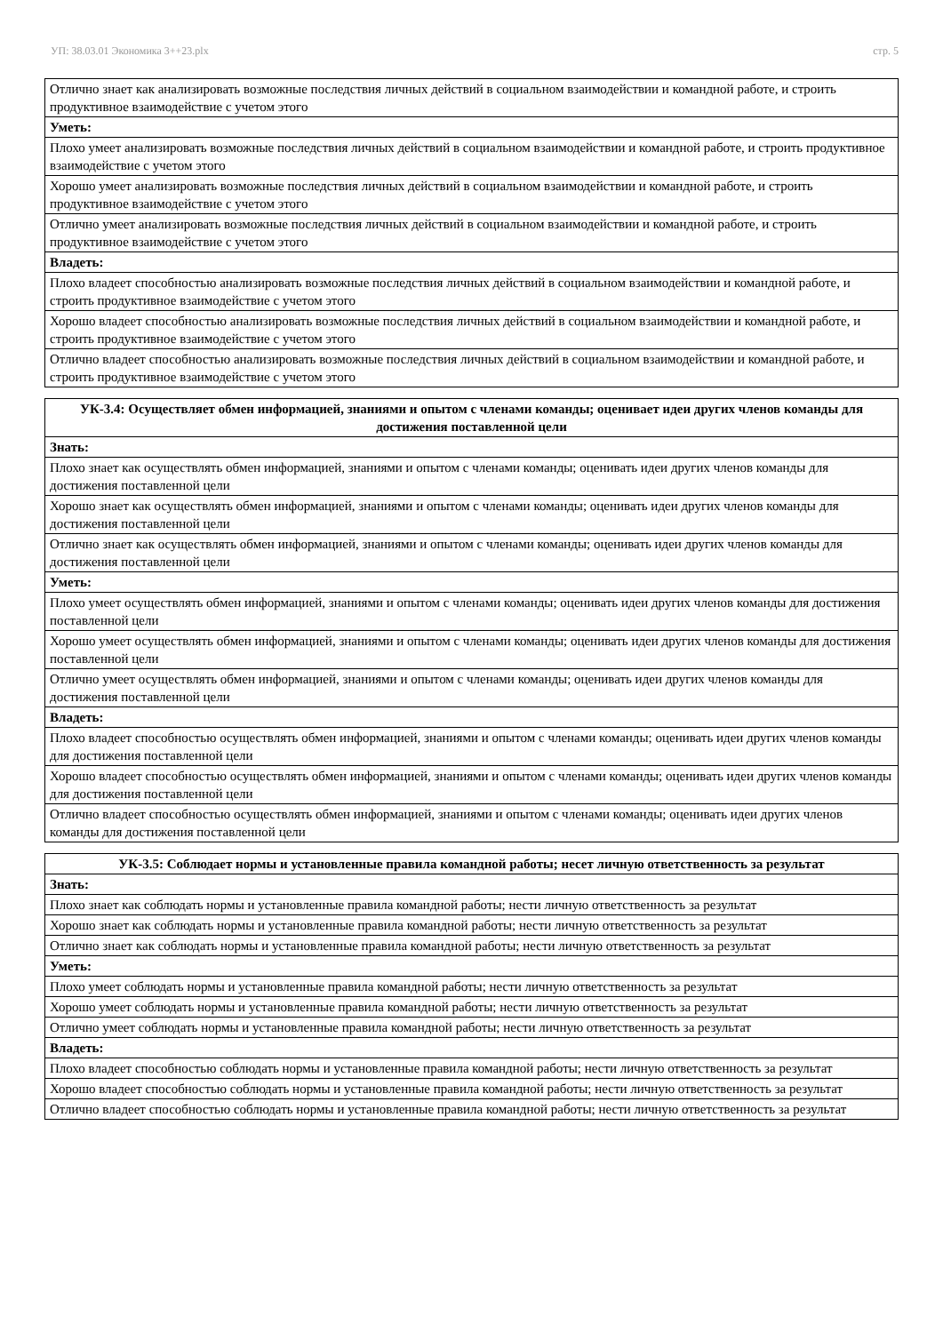УП: 38.03.01 Экономика 3++23.plx стр. 5
| Отлично знает как анализировать возможные последствия личных действий в социальном взаимодействии и командной работе, и строить продуктивное взаимодействие с учетом этого |
| Уметь: |
| Плохо умеет анализировать возможные последствия личных действий в социальном взаимодействии и командной работе, и строить продуктивное взаимодействие с учетом этого |
| Хорошо умеет анализировать возможные последствия личных действий в социальном взаимодействии и командной работе, и строить продуктивное взаимодействие с учетом этого |
| Отлично умеет анализировать возможные последствия личных действий в социальном взаимодействии и командной работе, и строить продуктивное взаимодействие с учетом этого |
| Владеть: |
| Плохо владеет способностью анализировать возможные последствия личных действий в социальном взаимодействии и командной работе, и строить продуктивное взаимодействие с учетом этого |
| Хорошо владеет способностью анализировать возможные последствия личных действий в социальном взаимодействии и командной работе, и строить продуктивное взаимодействие с учетом этого |
| Отлично владеет способностью анализировать возможные последствия личных действий в социальном взаимодействии и командной работе, и строить продуктивное взаимодействие с учетом этого |
| УК-3.4: Осуществляет обмен информацией, знаниями и опытом с членами команды; оценивает идеи других членов команды для достижения поставленной цели |
| --- |
| Знать: |
| Плохо знает как осуществлять обмен информацией, знаниями и опытом с членами команды; оценивать идеи других членов команды для достижения поставленной цели |
| Хорошо знает как осуществлять обмен информацией, знаниями и опытом с членами команды; оценивать идеи других членов команды для достижения поставленной цели |
| Отлично знает как осуществлять обмен информацией, знаниями и опытом с членами команды; оценивать идеи других членов команды для достижения поставленной цели |
| Уметь: |
| Плохо умеет осуществлять обмен информацией, знаниями и опытом с членами команды; оценивать идеи других членов команды для достижения поставленной цели |
| Хорошо умеет осуществлять обмен информацией, знаниями и опытом с членами команды; оценивать идеи других членов команды для достижения поставленной цели |
| Отлично умеет осуществлять обмен информацией, знаниями и опытом с членами команды; оценивать идеи других членов команды для достижения поставленной цели |
| Владеть: |
| Плохо владеет способностью осуществлять обмен информацией, знаниями и опытом с членами команды; оценивать идеи других членов команды для достижения поставленной цели |
| Хорошо владеет способностью осуществлять обмен информацией, знаниями и опытом с членами команды; оценивать идеи других членов команды для достижения поставленной цели |
| Отлично владеет способностью осуществлять обмен информацией, знаниями и опытом с членами команды; оценивать идеи других членов команды для достижения поставленной цели |
| УК-3.5: Соблюдает нормы и установленные правила командной работы; несет личную ответственность за результат |
| --- |
| Знать: |
| Плохо знает как соблюдать нормы и установленные правила командной работы; нести личную ответственность за результат |
| Хорошо знает как соблюдать нормы и установленные правила командной работы; нести личную ответственность за результат |
| Отлично знает как соблюдать нормы и установленные правила командной работы; нести личную ответственность за результат |
| Уметь: |
| Плохо умеет соблюдать нормы и установленные правила командной работы; нести личную ответственность за результат |
| Хорошо умеет соблюдать нормы и установленные правила командной работы; нести личную ответственность за результат |
| Отлично умеет соблюдать нормы и установленные правила командной работы; нести личную ответственность за результат |
| Владеть: |
| Плохо владеет способностью соблюдать нормы и установленные правила командной работы; нести личную ответственность за результат |
| Хорошо владеет способностью соблюдать нормы и установленные правила командной работы; нести личную ответственность за результат |
| Отлично владеет способностью соблюдать нормы и установленные правила командной работы; нести личную ответственность за результат |